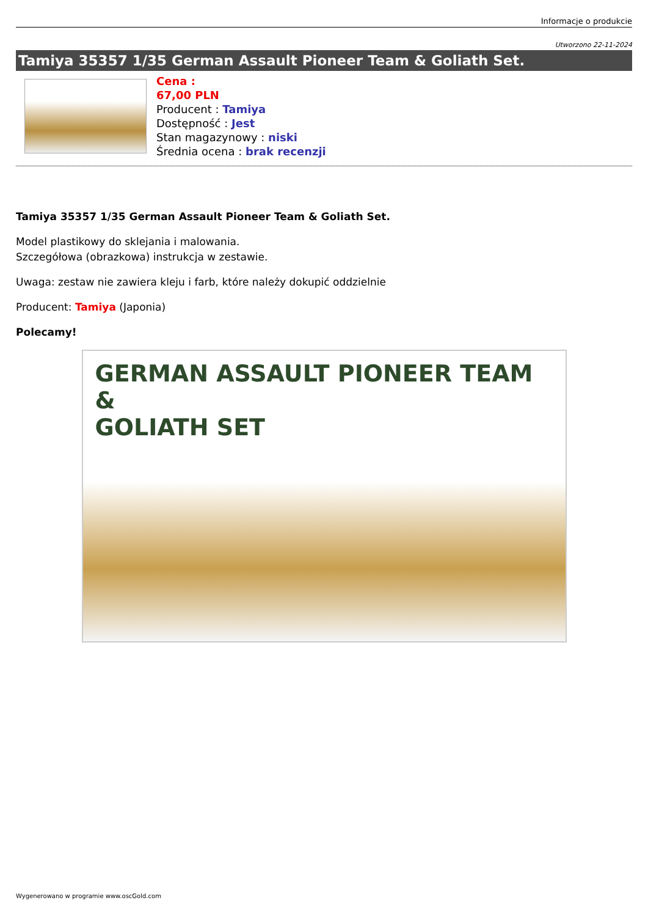Informacje o produkcie
Utworzono 22-11-2024
Tamiya 35357 1/35 German Assault Pioneer Team & Goliath Set.
Cena :
67,00 PLN
Producent : Tamiya
Dostępność : Jest
Stan magazynowy : niski
Średnia ocena : brak recenzji
Tamiya 35357 1/35 German Assault Pioneer Team & Goliath Set.
Model plastikowy do sklejania i malowania.
Szczegółowa (obrazkowa) instrukcja w zestawie.
Uwaga: zestaw nie zawiera kleju i farb, które należy dokupić oddzielnie
Producent: Tamiya (Japonia)
Polecamy!
GERMAN ASSAULT PIONEER TEAM &
GOLIATH SET
Wygenerowano w programie www.oscGold.com